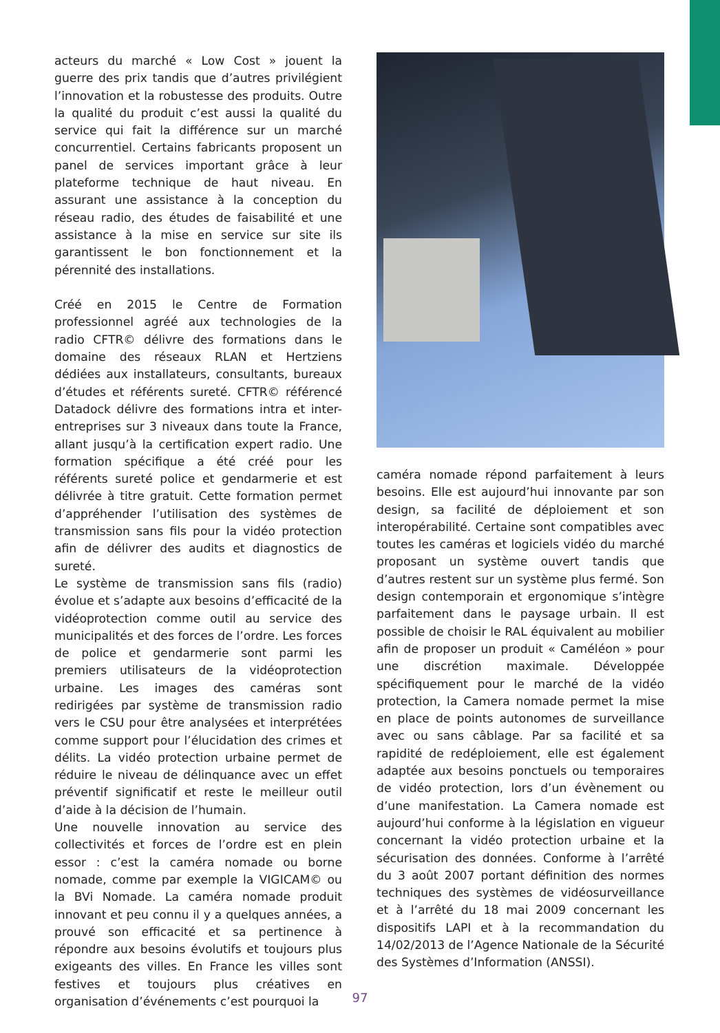acteurs du marché « Low Cost » jouent la guerre des prix tandis que d’autres privilégient l’innovation et la robustesse des produits. Outre la qualité du produit c’est aussi la qualité du service qui fait la différence sur un marché concurrentiel. Certains fabricants proposent un panel de services important grâce à leur plateforme technique de haut niveau. En assurant une assistance à la conception du réseau radio, des études de faisabilité et une assistance à la mise en service sur site ils garantissent le bon fonctionnement et la pérennité des installations.
Créé en 2015 le Centre de Formation professionnel agréé aux technologies de la radio CFTR© délivre des formations dans le domaine des réseaux RLAN et Hertziens dédiées aux installateurs, consultants, bureaux d’études et référents sureté. CFTR© référencé Datadock délivre des formations intra et inter-entreprises sur 3 niveaux dans toute la France, allant jusqu’à la certification expert radio. Une formation spécifique a été créé pour les référents sureté police et gendarmerie et est délivrée à titre gratuit. Cette formation permet d’appréhender l’utilisation des systèmes de transmission sans fils pour la vidéo protection afin de délivrer des audits et diagnostics de sureté.
Le système de transmission sans fils (radio) évolue et s’adapte aux besoins d’efficacité de la vidéoprotection comme outil au service des municipalités et des forces de l’ordre. Les forces de police et gendarmerie sont parmi les premiers utilisateurs de la vidéoprotection urbaine. Les images des caméras sont redirigées par système de transmission radio vers le CSU pour être analysées et interprétées comme support pour l’élucidation des crimes et délits. La vidéo protection urbaine permet de réduire le niveau de délinquance avec un effet préventif significatif et reste le meilleur outil d’aide à la décision de l’humain.
Une nouvelle innovation au service des collectivités et forces de l’ordre est en plein essor : c’est la caméra nomade ou borne nomade, comme par exemple la VIGICAM© ou la BVi Nomade. La caméra nomade produit innovant et peu connu il y a quelques années, a prouvé son efficacité et sa pertinence à répondre aux besoins évolutifs et toujours plus exigeants des villes. En France les villes sont festives et toujours plus créatives en organisation d’événements c’est pourquoi la
caméra nomade répond parfaitement à leurs besoins. Elle est aujourd’hui innovante par son design, sa facilité de déploiement et son interopérabilité. Certaine sont compatibles avec toutes les caméras et logiciels vidéo du marché proposant un système ouvert tandis que d’autres restent sur un système plus fermé. Son design contemporain et ergonomique s’intègre parfaitement dans le paysage urbain. Il est possible de choisir le RAL équivalent au mobilier afin de proposer un produit « Caméléon » pour une discrétion maximale. Développée spécifiquement pour le marché de la vidéo protection, la Camera nomade permet la mise en place de points autonomes de surveillance avec ou sans câblage. Par sa facilité et sa rapidité de redéploiement, elle est également adaptée aux besoins ponctuels ou temporaires de vidéo protection, lors d’un évènement ou d’une manifestation. La Camera nomade est aujourd’hui conforme à la législation en vigueur concernant la vidéo protection urbaine et la sécurisation des données. Conforme à l’arrêté du 3 août 2007 portant définition des normes techniques des systèmes de vidéosurveillance et à l’arrêté du 18 mai 2009 concernant les dispositifs LAPI et à la recommandation du 14/02/2013 de l’Agence Nationale de la Sécurité des Systèmes d’Information (ANSSI).
97